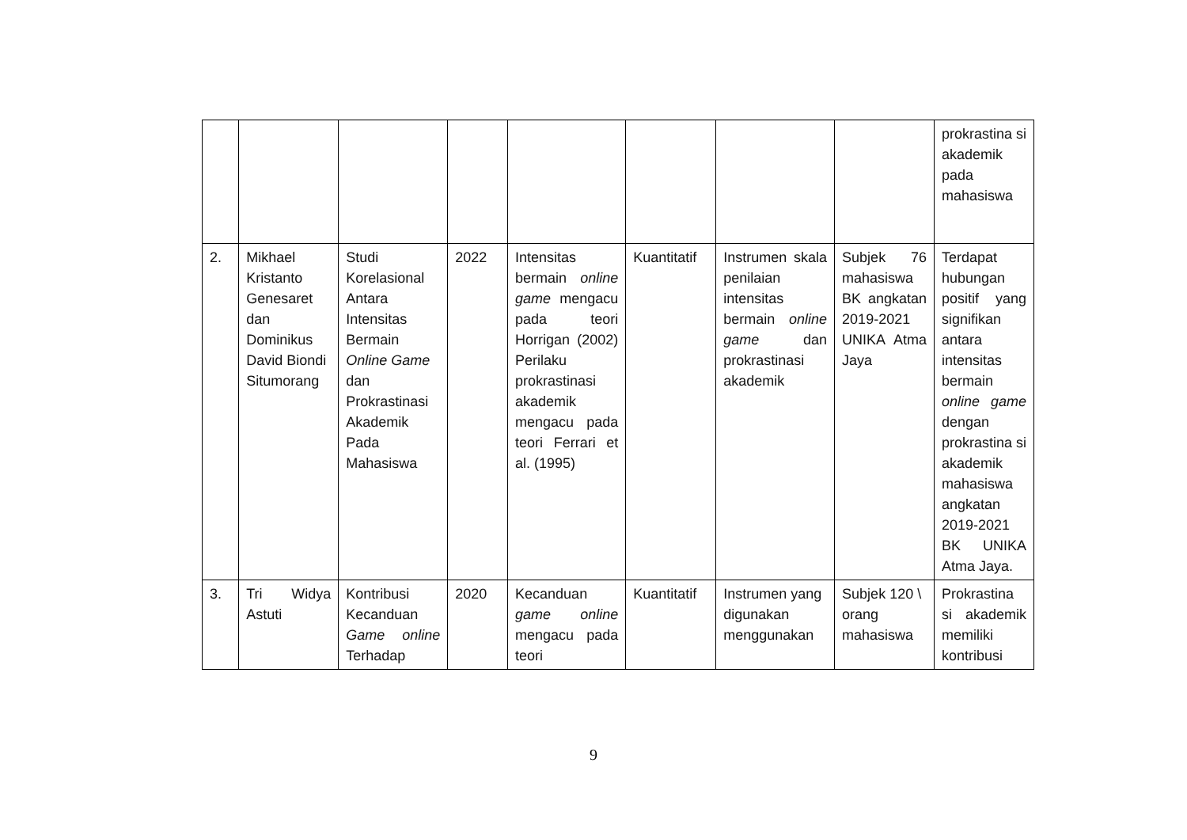| | | | | | | | | prokrastina si akademik pada mahasiswa |
| 2. | Mikhael Kristanto Genesaret dan Dominikus David Biondi Situmorang | Studi Korelasional Antara Intensitas Bermain Online Game dan Prokrastinasi Akademik Pada Mahasiswa | 2022 | Intensitas bermain online game mengacu pada teori Horrigan (2002) Perilaku prokrastinasi akademik mengacu pada teori Ferrari et al. (1995) | Kuantitatif | Instrumen skala penilaian intensitas bermain online game dan prokrastinasi akademik | Subjek 76 mahasiswa BK angkatan 2019-2021 UNIKA Atma Jaya | Terdapat hubungan positif yang signifikan antara intensitas bermain online game dengan prokrastina si akademik mahasiswa angkatan 2019-2021 BK UNIKA Atma Jaya. |
| 3. | Tri Widya Astuti | Kontribusi Kecanduan Game online Terhadap | 2020 | Kecanduan game online mengacu pada teori | Kuantitatif | Instrumen yang digunakan menggunakan | Subjek 120 \ orang mahasiswa | Prokrastina si akademik memiliki kontribusi |
9